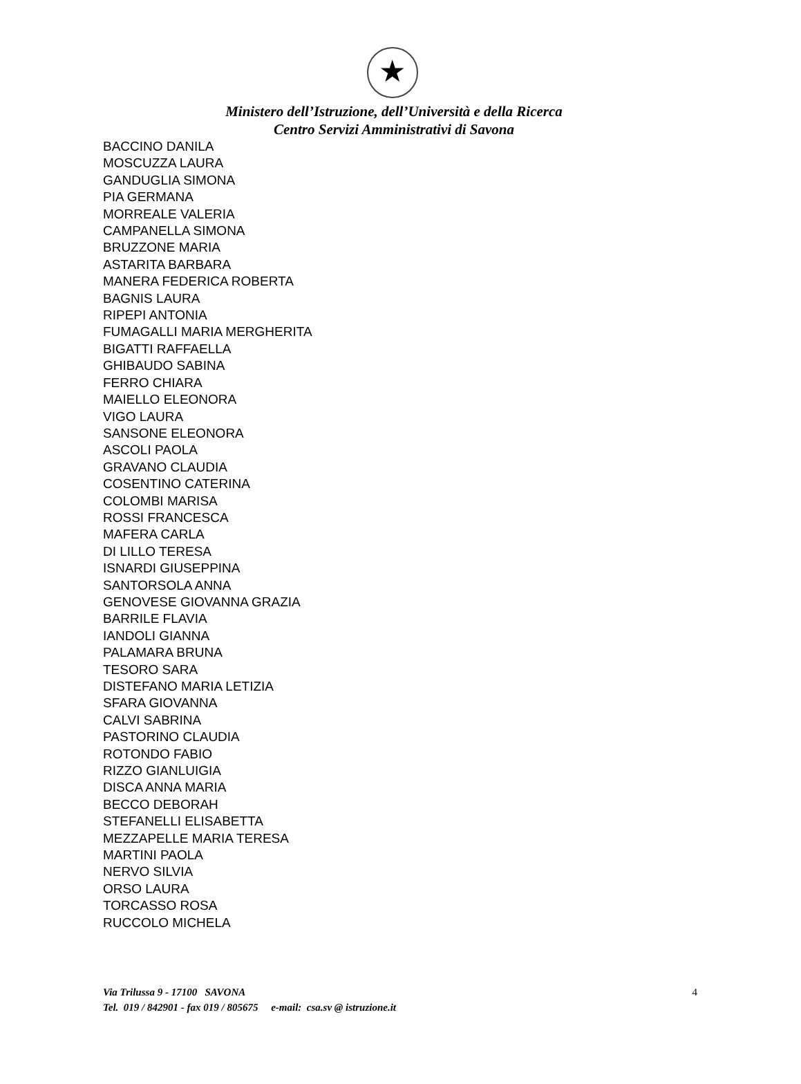★
Ministero dell’Istruzione, dell’Università e della Ricerca
Centro Servizi Amministrativi di Savona
BACCINO DANILA
MOSCUZZA LAURA
GANDUGLIA SIMONA
PIA GERMANA
MORREALE VALERIA
CAMPANELLA SIMONA
BRUZZONE MARIA
ASTARITA BARBARA
MANERA FEDERICA ROBERTA
BAGNIS LAURA
RIPEPI ANTONIA
FUMAGALLI MARIA MERGHERITA
BIGATTI RAFFAELLA
GHIBAUDO SABINA
FERRO CHIARA
MAIELLO ELEONORA
VIGO LAURA
SANSONE ELEONORA
ASCOLI PAOLA
GRAVANO CLAUDIA
COSENTINO CATERINA
COLOMBI MARISA
ROSSI FRANCESCA
MAFERA CARLA
DI LILLO TERESA
ISNARDI GIUSEPPINA
SANTORSOLA ANNA
GENOVESE GIOVANNA GRAZIA
BARRILE FLAVIA
IANDOLI GIANNA
PALAMARA BRUNA
TESORO SARA
DISTEFANO MARIA LETIZIA
SFARA GIOVANNA
CALVI SABRINA
PASTORINO CLAUDIA
ROTONDO FABIO
RIZZO GIANLUIGIA
DISCA ANNA MARIA
BECCO DEBORAH
STEFANELLI ELISABETTA
MEZZAPELLE MARIA TERESA
MARTINI PAOLA
NERVO SILVIA
ORSO LAURA
TORCASSO ROSA
RUCCOLO MICHELA
Via Trilussa 9 - 17100 SAVONA 4
Tel. 019 / 842901 - fax 019 / 805675 e-mail: csa.sv @ istruzione.it